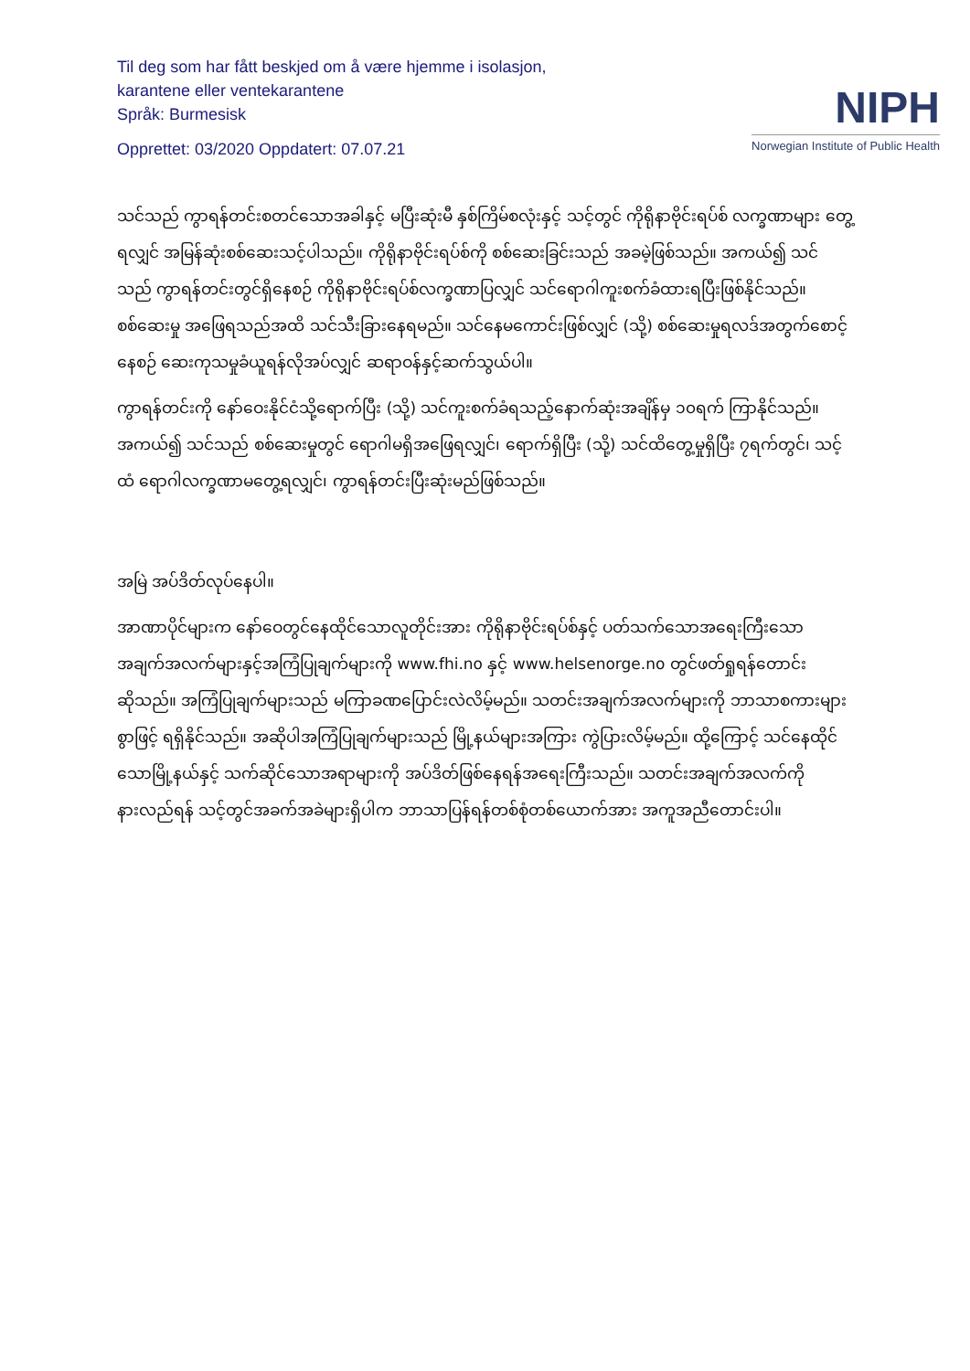Til deg som har fått beskjed om å være hjemme i isolasjon,
karantene eller ventekarantene
Språk: Burmesisk
Opprettet: 03/2020 Oppdatert: 07.07.21
NIPH
Norwegian Institute of Public Health
သင်သည် ကွာရန်တင်းစတင်သောအခါနှင့် မပြီးဆုံးမီ နှစ်ကြိမ်စလုံးနှင့် သင့်တွင် ကိုရိုနာဗိုင်းရပ်စ် လက္ခဏာများ တွေ့ရလျှင် အမြန်ဆုံးစစ်ဆေးသင့်ပါသည်။ ကိုရိုနာဗိုင်းရပ်စ်ကို စစ်ဆေးခြင်းသည် အခမဲ့ဖြစ်သည်။ အကယ်၍ သင်သည် ကွာရန်တင်းတွင်ရှိနေစဉ် ကိုရိုနာဗိုင်းရပ်စ်လက္ခဏာပြလျှင် သင်ရောဂါကူးစက်ခံထားရပြီးဖြစ်နိုင်သည်။ စစ်ဆေးမှု အဖြေရသည်အထိ သင်သီးခြားနေရမည်။ သင်နေမကောင်းဖြစ်လျှင် (သို့) စစ်ဆေးမှုရလဒ်အတွက်စောင့်နေစဉ် ဆေးကုသမှုခံယူရန်လိုအပ်လျှင် ဆရာဝန်နှင့်ဆက်သွယ်ပါ။
ကွာရန်တင်းကို နော်ဝေးနိုင်ငံသို့ရောက်ပြီး (သို့) သင်ကူးစက်ခံရသည့်နောက်ဆုံးအချိန်မှ ၁၀ရက် ကြာနိုင်သည်။ အကယ်၍ သင်သည် စစ်ဆေးမှုတွင် ရောဂါမရှိအဖြေရလျှင်၊ ရောက်ရှိပြီး (သို့) သင်ထိတွေ့မှုရှိပြီး ၇ရက်တွင်၊ သင့်ထံ ရောဂါလက္ခဏာမတွေ့ရလျှင်၊ ကွာရန်တင်းပြီးဆုံးမည်ဖြစ်သည်။
အမြဲ အပ်ဒိတ်လုပ်နေပါ။
အာဏာပိုင်များက နော်ဝေတွင်နေထိုင်သောလူတိုင်းအား ကိုရိုနာဗိုင်းရပ်စ်နှင့် ပတ်သက်သောအရေးကြီးသောအချက်အလက်များနှင့်အကြံပြုချက်များကို www.fhi.no နှင့် www.helsenorge.no တွင်ဖတ်ရှုရန်တောင်းဆိုသည်။ အကြံပြုချက်များသည် မကြာခဏပြောင်းလဲလိမ့်မည်။ သတင်းအချက်အလက်များကို ဘာသာစကားများစွာဖြင့် ရရှိနိုင်သည်။ အဆိုပါအကြံပြုချက်များသည် မြို့နယ်များအကြား ကွဲပြားလိမ့်မည်။ ထို့ကြောင့် သင်နေထိုင်သောမြို့နယ်နှင့် သက်ဆိုင်သောအရာများကို အပ်ဒိတ်ဖြစ်နေရန်အရေးကြီးသည်။ သတင်းအချက်အလက်ကိုနားလည်ရန် သင့်တွင်အခက်အခဲများရှိပါက ဘာသာပြန်ရန်တစ်စုံတစ်ယောက်အား အကူအညီတောင်းပါ။